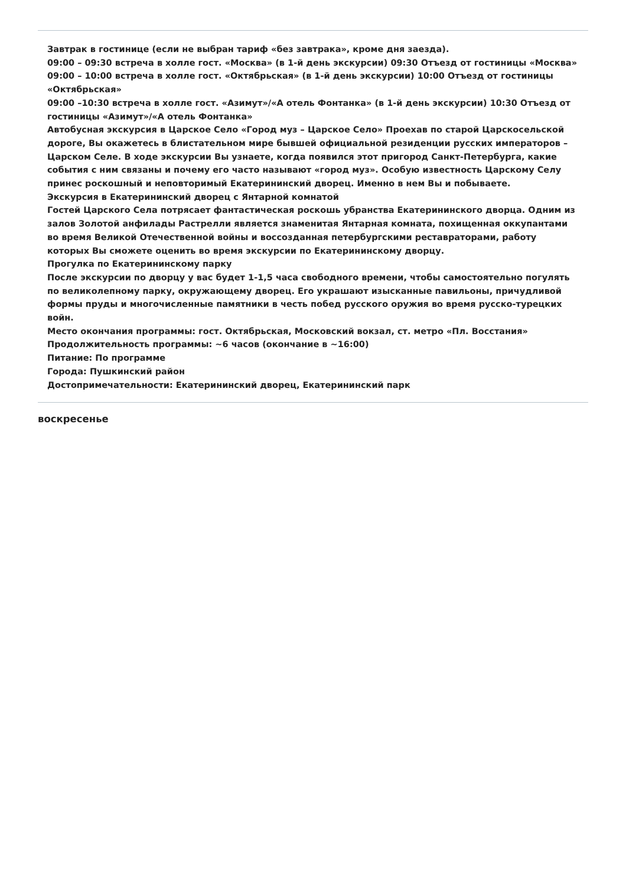Завтрак в гостинице (если не выбран тариф «без завтрака», кроме дня заезда).
09:00 – 09:30 встреча в холле гост. «Москва» (в 1-й день экскурсии) 09:30 Отъезд от гостиницы «Москва»
09:00 – 10:00 встреча в холле гост. «Октябрьская» (в 1-й день экскурсии) 10:00 Отъезд от гостиницы «Октябрьская»
09:00 –10:30 встреча в холле гост. «Азимут»/«А отель Фонтанка» (в 1-й день экскурсии) 10:30 Отъезд от гостиницы «Азимут»/«А отель Фонтанка»
Автобусная экскурсия в Царское Село «Город муз – Царское Село» Проехав по старой Царскосельской дороге, Вы окажетесь в блистательном мире бывшей официальной резиденции русских императоров – Царском Селе. В ходе экскурсии Вы узнаете, когда появился этот пригород Санкт-Петербурга, какие события с ним связаны и почему его часто называют «город муз». Особую известность Царскому Селу принес роскошный и неповторимый Екатерининский дворец. Именно в нем Вы и побываете.
Экскурсия в Екатерининский дворец с Янтарной комнатой
Гостей Царского Села потрясает фантастическая роскошь убранства Екатерининского дворца. Одним из залов Золотой анфилады Растрелли является знаменитая Янтарная комната, похищенная оккупантами во время Великой Отечественной войны и воссозданная петербургскими реставраторами, работу которых Вы сможете оценить во время экскурсии по Екатерининскому дворцу.
Прогулка по Екатерининскому парку
После экскурсии по дворцу у вас будет 1-1,5 часа свободного времени, чтобы самостоятельно погулять по великолепному парку, окружающему дворец. Его украшают изысканные павильоны, причудливой формы пруды и многочисленные памятники в честь побед русского оружия во время русско-турецких войн.
Место окончания программы: гост. Октябрьская, Московский вокзал, ст. метро «Пл. Восстания»
Продолжительность программы: ~6 часов (окончание в ~16:00)
Питание: По программе
Города: Пушкинский район
Достопримечательности: Екатерининский дворец, Екатерининский парк
воскресенье